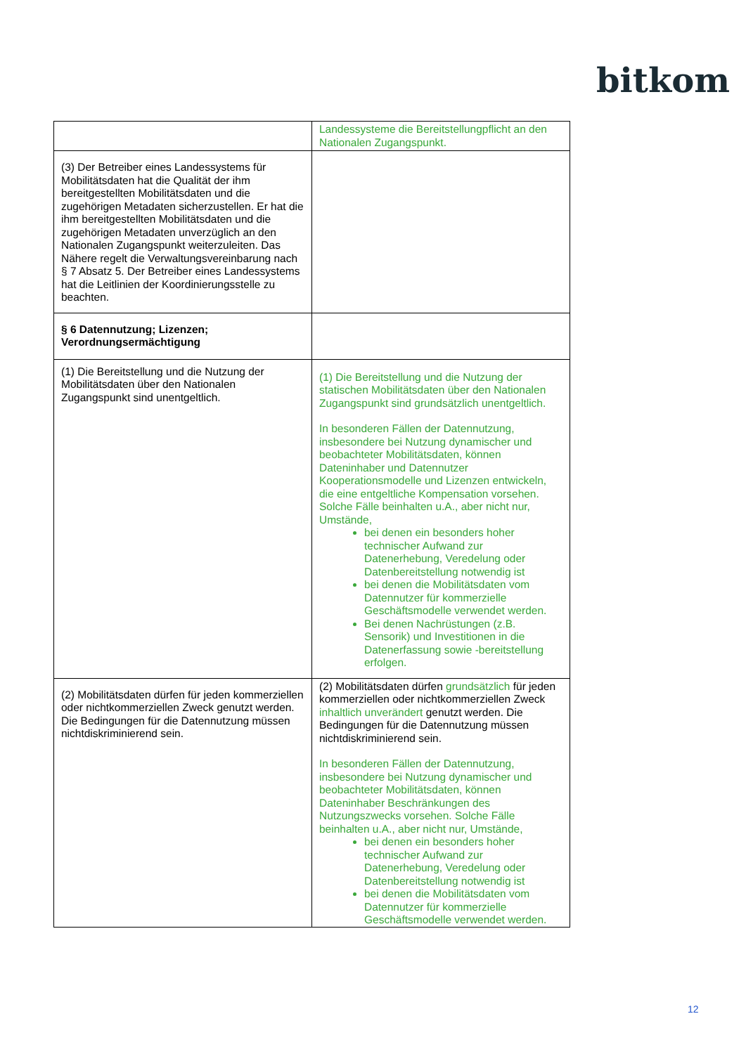bitkom
| | Landessysteme die Bereitstellungpflicht an den Nationalen Zugangspunkt. |
| (3) Der Betreiber eines Landessystems für Mobilitätsdaten hat die Qualität der ihm bereitgestellten Mobilitätsdaten und die zugehörigen Metadaten sicherzustellen. Er hat die ihm bereitgestellten Mobilitätsdaten und die zugehörigen Metadaten unverzüglich an den Nationalen Zugangspunkt weiterzuleiten. Das Nähere regelt die Verwaltungsvereinbarung nach § 7 Absatz 5. Der Betreiber eines Landessystems hat die Leitlinien der Koordinierungsstelle zu beachten. | |
| § 6 Datennutzung; Lizenzen; Verordnungsermächtigung | |
| (1) Die Bereitstellung und die Nutzung der Mobilitätsdaten über den Nationalen Zugangspunkt sind unentgeltlich. | (1) Die Bereitstellung und die Nutzung der statischen Mobilitätsdaten über den Nationalen Zugangspunkt sind grundsätzlich unentgeltlich. In besonderen Fällen der Datennutzung, insbesondere bei Nutzung dynamischer und beobachteter Mobilitätsdaten, können Dateninhaber und Datennutzer Kooperationsmodelle und Lizenzen entwickeln, die eine entgeltliche Kompensation vorsehen. Solche Fälle beinhalten u.A., aber nicht nur, Umstände, bei denen ein besonders hoher technischer Aufwand zur Datenerhebung, Veredelung oder Datenbereitstellung notwendig ist bei denen die Mobilitätsdaten vom Datennutzer für kommerzielle Geschäftsmodelle verwendet werden. Bei denen Nachrüstungen (z.B. Sensorik) und Investitionen in die Datenerfassung sowie -bereitstellung erfolgen. |
| (2) Mobilitätsdaten dürfen für jeden kommerziellen oder nichtkommerziellen Zweck genutzt werden. Die Bedingungen für die Datennutzung müssen nichtdiskriminierend sein. | (2) Mobilitätsdaten dürfen grundsätzlich für jeden kommerziellen oder nichtkommerziellen Zweck inhaltlich unverändert genutzt werden. Die Bedingungen für die Datennutzung müssen nichtdiskriminierend sein. In besonderen Fällen der Datennutzung, insbesondere bei Nutzung dynamischer und beobachteter Mobilitätsdaten, können Dateninhaber Beschränkungen des Nutzungszwecks vorsehen. Solche Fälle beinhalten u.A., aber nicht nur, Umstände, bei denen ein besonders hoher technischer Aufwand zur Datenerhebung, Veredelung oder Datenbereitstellung notwendig ist bei denen die Mobilitätsdaten vom Datennutzer für kommerzielle Geschäftsmodelle verwendet werden. |
12